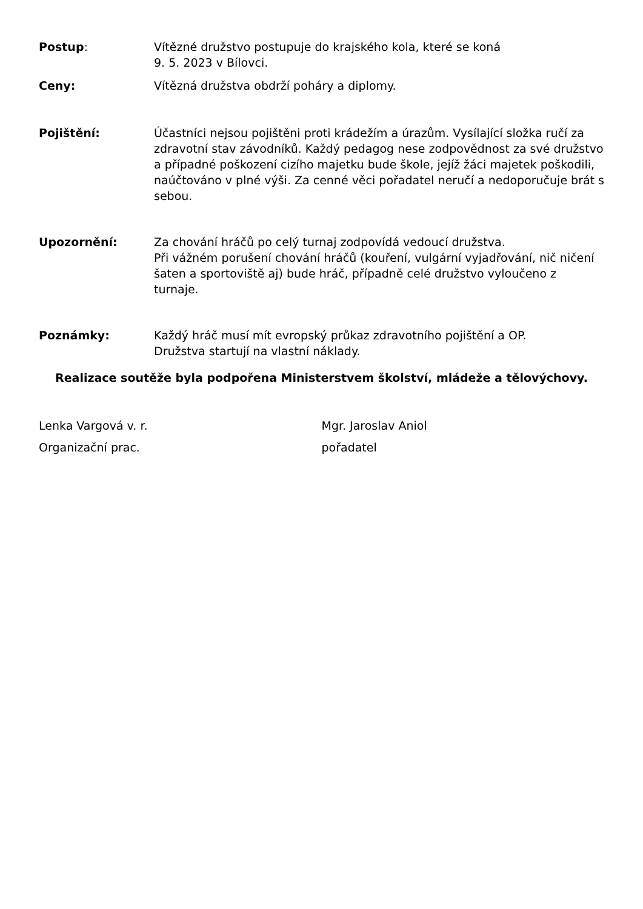Postup: Vítězné družstvo postupuje do krajského kola, které se koná
9. 5. 2023 v Bílovci.
Ceny: Vítězná družstva obdrží poháry a diplomy.
Pojištění: Účastníci nejsou pojištěni proti krádežím a úrazům. Vysílající složka ručí za zdravotní stav závodníků. Každý pedagog nese zodpovědnost za své družstvo a případné poškození cizího majetku bude škole, jejíž žáci majetek poškodili, naúčtováno v plné výši. Za cenné věci pořadatel neručí a nedoporučuje brát s sebou.
Upozornění: Za chování hráčů po celý turnaj zodpovídá vedoucí družstva.
Při vážném porušení chování hráčů (kouření, vulgární vyjadřování, nič ničení šaten a sportoviště aj) bude hráč, případně celé družstvo vyloučeno z turnaje.
Poznámky: Každý hráč musí mít evropský průkaz zdravotního pojištění a OP.
Družstva startují na vlastní náklady.
Realizace soutěže byla podpořena Ministerstvem školství, mládeže a tělovýchovy.
Lenka Vargová v. r.
Organizační prac.
Mgr. Jaroslav Aniol
pořadatel